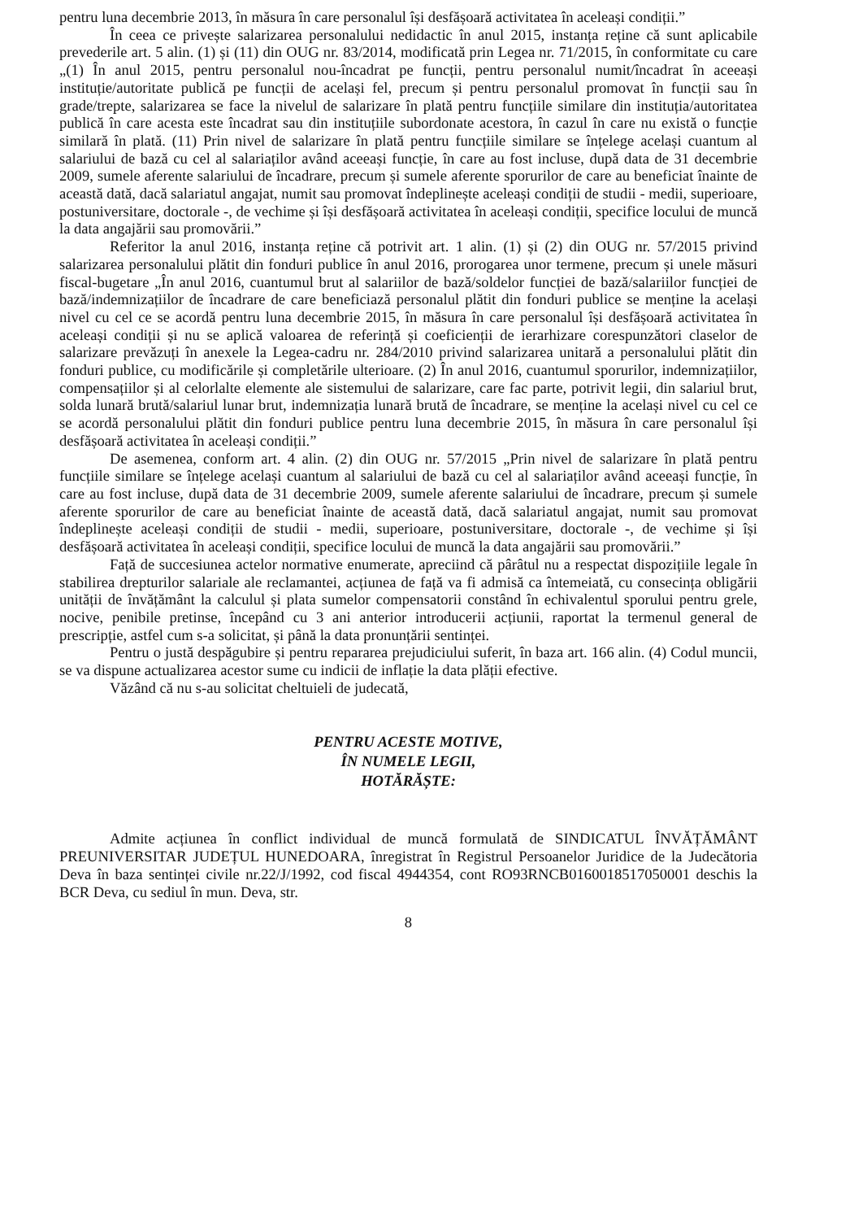pentru luna decembrie 2013, în măsura în care personalul își desfășoară activitatea în aceleași condiții.”
În ceea ce privește salarizarea personalului nedidactic în anul 2015, instanța reține că sunt aplicabile prevederile art. 5 alin. (1) și (11) din OUG nr. 83/2014, modificată prin Legea nr. 71/2015, în conformitate cu care „(1) În anul 2015, pentru personalul nou-încadrat pe funcții, pentru personalul numit/încadrat în aceeași instituție/autoritate publică pe funcții de același fel, precum și pentru personalul promovat în funcții sau în grade/trepte, salarizarea se face la nivelul de salarizare în plată pentru funcțiile similare din instituția/autoritatea publică în care acesta este încadrat sau din instituțiile subordonate acestora, în cazul în care nu există o funcție similară în plată. (11) Prin nivel de salarizare în plată pentru funcțiile similare se înțelege același cuantum al salariului de bază cu cel al salariaților având aceeași funcție, în care au fost incluse, după data de 31 decembrie 2009, sumele aferente salariului de încadrare, precum și sumele aferente sporurilor de care au beneficiat înainte de această dată, dacă salariatul angajat, numit sau promovat îndeplinește aceleași condiții de studii - medii, superioare, postuniversitare, doctorale -, de vechime și își desfășoară activitatea în aceleași condiții, specifice locului de muncă la data angajării sau promovării.”
Referitor la anul 2016, instanța reține că potrivit art. 1 alin. (1) și (2) din OUG nr. 57/2015 privind salarizarea personalului plătit din fonduri publice în anul 2016, prorogarea unor termene, precum și unele măsuri fiscal-bugetare „În anul 2016, cuantumul brut al salariilor de bază/soldelor funcției de bază/salariilor funcției de bază/indemnizațiilor de încadrare de care beneficiază personalul plătit din fonduri publice se menține la același nivel cu cel ce se acordă pentru luna decembrie 2015, în măsura în care personalul își desfășoară activitatea în aceleași condiții și nu se aplică valoarea de referință și coeficienții de ierarhizare corespunzători claselor de salarizare prevăzuți în anexele la Legea-cadru nr. 284/2010 privind salarizarea unitară a personalului plătit din fonduri publice, cu modificările și completările ulterioare. (2) În anul 2016, cuantumul sporurilor, indemnizațiilor, compensațiilor și al celorlalte elemente ale sistemului de salarizare, care fac parte, potrivit legii, din salariul brut, solda lunară brută/salariul lunar brut, indemnizația lunară brută de încadrare, se menține la același nivel cu cel ce se acordă personalului plătit din fonduri publice pentru luna decembrie 2015, în măsura în care personalul își desfășoară activitatea în aceleași condiții.”
De asemenea, conform art. 4 alin. (2) din OUG nr. 57/2015 „Prin nivel de salarizare în plată pentru funcțiile similare se înțelege același cuantum al salariului de bază cu cel al salariaților având aceeași funcție, în care au fost incluse, după data de 31 decembrie 2009, sumele aferente salariului de încadrare, precum și sumele aferente sporurilor de care au beneficiat înainte de această dată, dacă salariatul angajat, numit sau promovat îndeplinește aceleași condiții de studii - medii, superioare, postuniversitare, doctorale -, de vechime și își desfășoară activitatea în aceleași condiții, specifice locului de muncă la data angajării sau promovării.”
Față de succesiunea actelor normative enumerate, apreciind că pârâtul nu a respectat dispozițiile legale în stabilirea drepturilor salariale ale reclamantei, acțiunea de față va fi admisă ca întemeiată, cu consecința obligării unității de învățământ la calculul și plata sumelor compensatorii constând în echivalentul sporului pentru grele, nocive, penibile pretinse, începând cu 3 ani anterior introducerii acțiunii, raportat la termenul general de prescripție, astfel cum s-a solicitat, și până la data pronunțării sentinței.
Pentru o justă despăgubire și pentru repararea prejudiciului suferit, în baza art. 166 alin. (4) Codul muncii, se va dispune actualizarea acestor sume cu indicii de inflație la data plății efective.
Văzând că nu s-au solicitat cheltuieli de judecată,
PENTRU ACESTE MOTIVE,
ÎN NUMELE LEGII,
HOTĂRĂȘTE:
Admite acțiunea în conflict individual de muncă formulată de SINDICATUL ÎNVĂȚĂMÂNT PREUNIVERSITAR JUDEȚUL HUNEDOARA, înregistrat în Registrul Persoanelor Juridice de la Judecătoria Deva în baza sentinței civile nr.22/J/1992, cod fiscal 4944354, cont RO93RNCB0160018517050001 deschis la BCR Deva, cu sediul în mun. Deva, str.
8